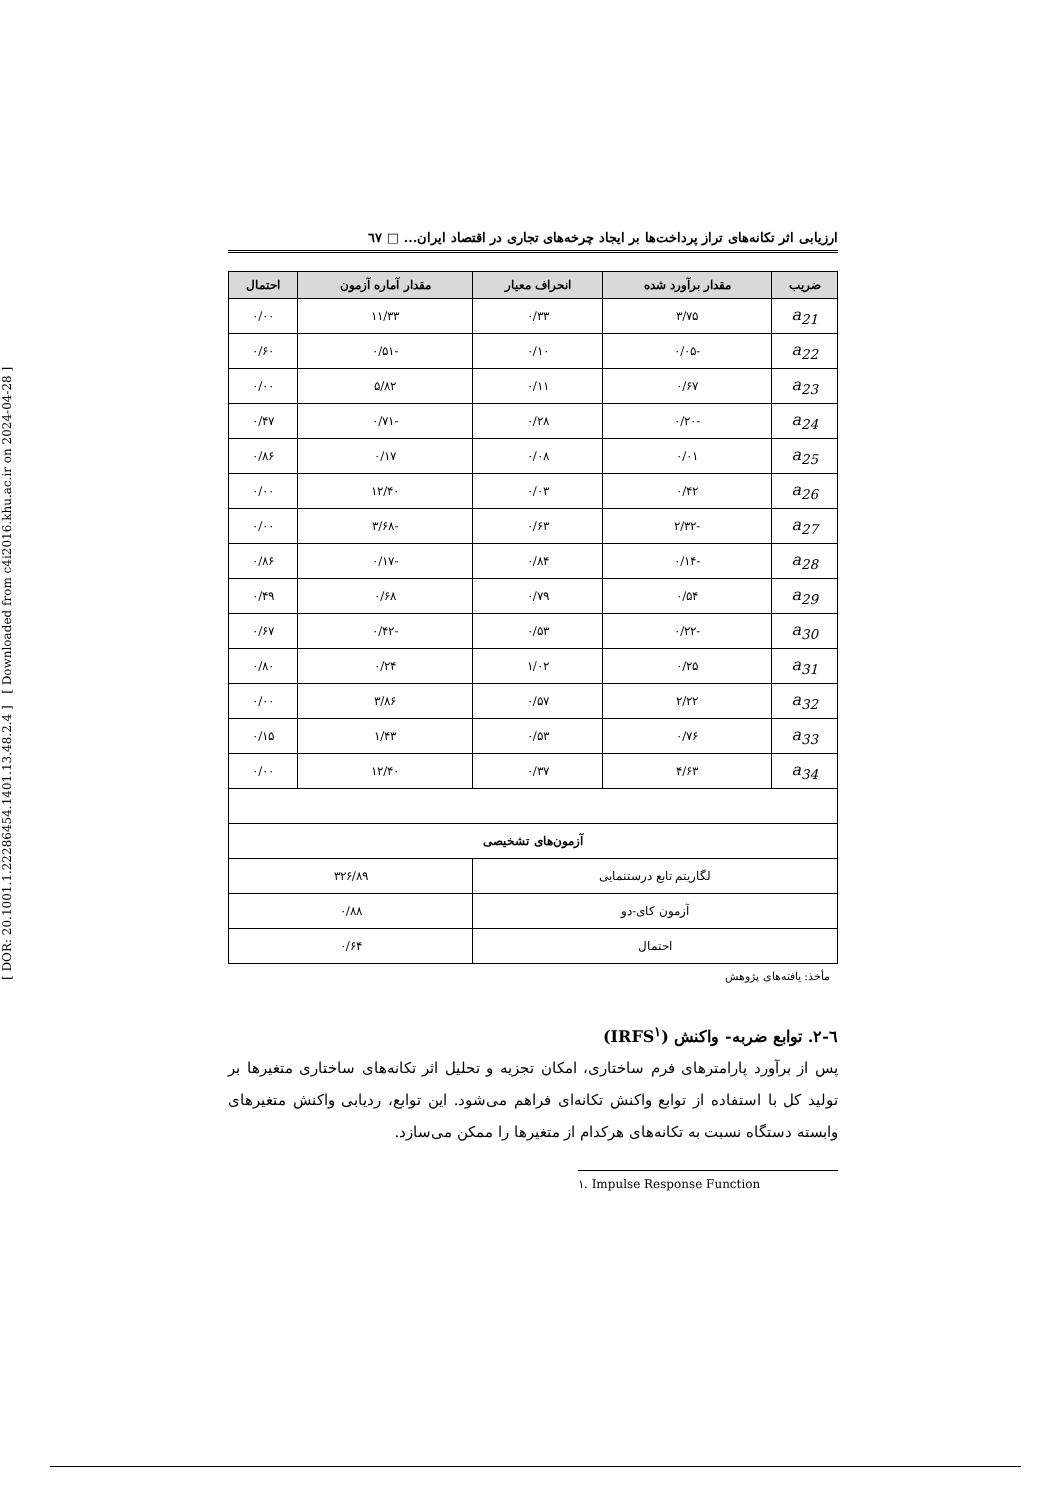[ DOR: 20.1001.1.22286454.1401.13.48.2.4 ] [ Downloaded from c4i2016.khu.ac.ir on 2024-04-28 ]
ارزیابی اثر تکانه‌های تراز پرداخت‌ها بر ایجاد چرخه‌های تجاری در اقتصاد ایران... □ ٦٧
| ضریب | مقدار برآورد شده | انحراف معیار | مقدار آماره آزمون | احتمال |
| --- | --- | --- | --- | --- |
| a<sub>21</sub> | ۳/۷۵ | ۰/۳۳ | ۱۱/۳۳ | ۰/۰۰ |
| a<sub>22</sub> | -۰/۰۵ | ۰/۱۰ | -۰/۵۱ | ۰/۶۰ |
| a<sub>23</sub> | ۰/۶۷ | ۰/۱۱ | ۵/۸۲ | ۰/۰۰ |
| a<sub>24</sub> | -۰/۲۰ | ۰/۲۸ | -۰/۷۱ | ۰/۴۷ |
| a<sub>25</sub> | ۰/۰۱ | ۰/۰۸ | ۰/۱۷ | ۰/۸۶ |
| a<sub>26</sub> | ۰/۴۲ | ۰/۰۳ | ۱۲/۴۰ | ۰/۰۰ |
| a<sub>27</sub> | -۲/۳۲ | ۰/۶۳ | -۳/۶۸ | ۰/۰۰ |
| a<sub>28</sub> | -۰/۱۴ | ۰/۸۴ | -۰/۱۷ | ۰/۸۶ |
| a<sub>29</sub> | ۰/۵۴ | ۰/۷۹ | ۰/۶۸ | ۰/۴۹ |
| a<sub>30</sub> | -۰/۲۲ | ۰/۵۳ | -۰/۴۲ | ۰/۶۷ |
| a<sub>31</sub> | ۰/۲۵ | ۱/۰۲ | ۰/۲۴ | ۰/۸۰ |
| a<sub>32</sub> | ۲/۲۲ | ۰/۵۷ | ۳/۸۶ | ۰/۰۰ |
| a<sub>33</sub> | ۰/۷۶ | ۰/۵۳ | ۱/۴۳ | ۰/۱۵ |
| a<sub>34</sub> | ۴/۶۳ | ۰/۳۷ | ۱۲/۴۰ | ۰/۰۰ |
| آزمون‌های تشخیصی | | | | |
| لگاریتم تابع درستنمایی | | | ۳۲۶/۸۹ | |
| آزمون کای-دو | | | ۰/۸۸ | |
| احتمال | | | ۰/۶۴ | |
مأخذ: یافته‌های پژوهش
٦-٢. توابع ضربه- واکنش (IRFS<sup>۱</sup>)
پس از برآورد پارامترهای فرم ساختاری، امکان تجزیه و تحلیل اثر تکانه‌های ساختاری متغیرها بر تولید کل با استفاده از توابع واکنش تکانه‌ای فراهم می‌شود. این توابع، ردیابی واکنش متغیرهای وابسته دستگاه نسبت به تکانه‌های هرکدام از متغیرها را ممکن می‌سازد.
۱. Impulse Response Function